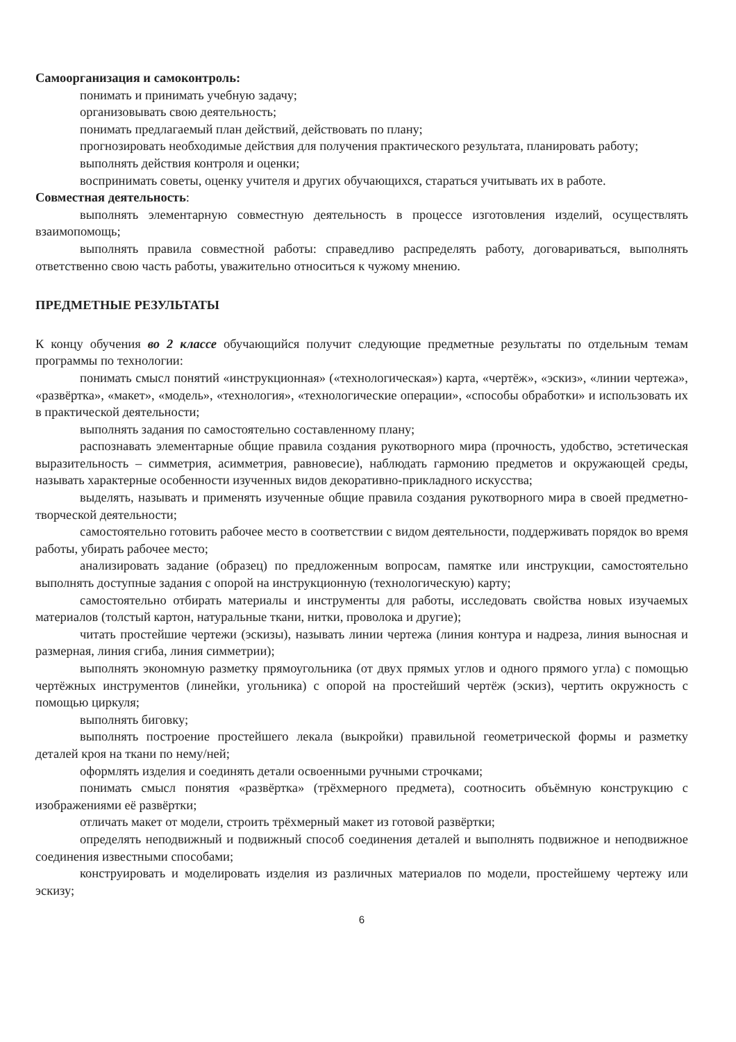Самоорганизация и самоконтроль:
понимать и принимать учебную задачу;
организовывать свою деятельность;
понимать предлагаемый план действий, действовать по плану;
прогнозировать необходимые действия для получения практического результата, планировать работу;
выполнять действия контроля и оценки;
воспринимать советы, оценку учителя и других обучающихся, стараться учитывать их в работе.
Совместная деятельность:
выполнять элементарную совместную деятельность в процессе изготовления изделий, осуществлять взаимопомощь;
выполнять правила совместной работы: справедливо распределять работу, договариваться, выполнять ответственно свою часть работы, уважительно относиться к чужому мнению.
ПРЕДМЕТНЫЕ РЕЗУЛЬТАТЫ
К концу обучения во 2 классе обучающийся получит следующие предметные результаты по отдельным темам программы по технологии:
понимать смысл понятий «инструкционная» («технологическая») карта, «чертёж», «эскиз», «линии чертежа», «развёртка», «макет», «модель», «технология», «технологические операции», «способы обработки» и использовать их в практической деятельности;
выполнять задания по самостоятельно составленному плану;
распознавать элементарные общие правила создания рукотворного мира (прочность, удобство, эстетическая выразительность – симметрия, асимметрия, равновесие), наблюдать гармонию предметов и окружающей среды, называть характерные особенности изученных видов декоративно-прикладного искусства;
выделять, называть и применять изученные общие правила создания рукотворного мира в своей предметно-творческой деятельности;
самостоятельно готовить рабочее место в соответствии с видом деятельности, поддерживать порядок во время работы, убирать рабочее место;
анализировать задание (образец) по предложенным вопросам, памятке или инструкции, самостоятельно выполнять доступные задания с опорой на инструкционную (технологическую) карту;
самостоятельно отбирать материалы и инструменты для работы, исследовать свойства новых изучаемых материалов (толстый картон, натуральные ткани, нитки, проволока и другие);
читать простейшие чертежи (эскизы), называть линии чертежа (линия контура и надреза, линия выносная и размерная, линия сгиба, линия симметрии);
выполнять экономную разметку прямоугольника (от двух прямых углов и одного прямого угла) с помощью чертёжных инструментов (линейки, угольника) с опорой на простейший чертёж (эскиз), чертить окружность с помощью циркуля;
выполнять биговку;
выполнять построение простейшего лекала (выкройки) правильной геометрической формы и разметку деталей кроя на ткани по нему/ней;
оформлять изделия и соединять детали освоенными ручными строчками;
понимать смысл понятия «развёртка» (трёхмерного предмета), соотносить объёмную конструкцию с изображениями её развёртки;
отличать макет от модели, строить трёхмерный макет из готовой развёртки;
определять неподвижный и подвижный способ соединения деталей и выполнять подвижное и неподвижное соединения известными способами;
конструировать и моделировать изделия из различных материалов по модели, простейшему чертежу или эскизу;
6